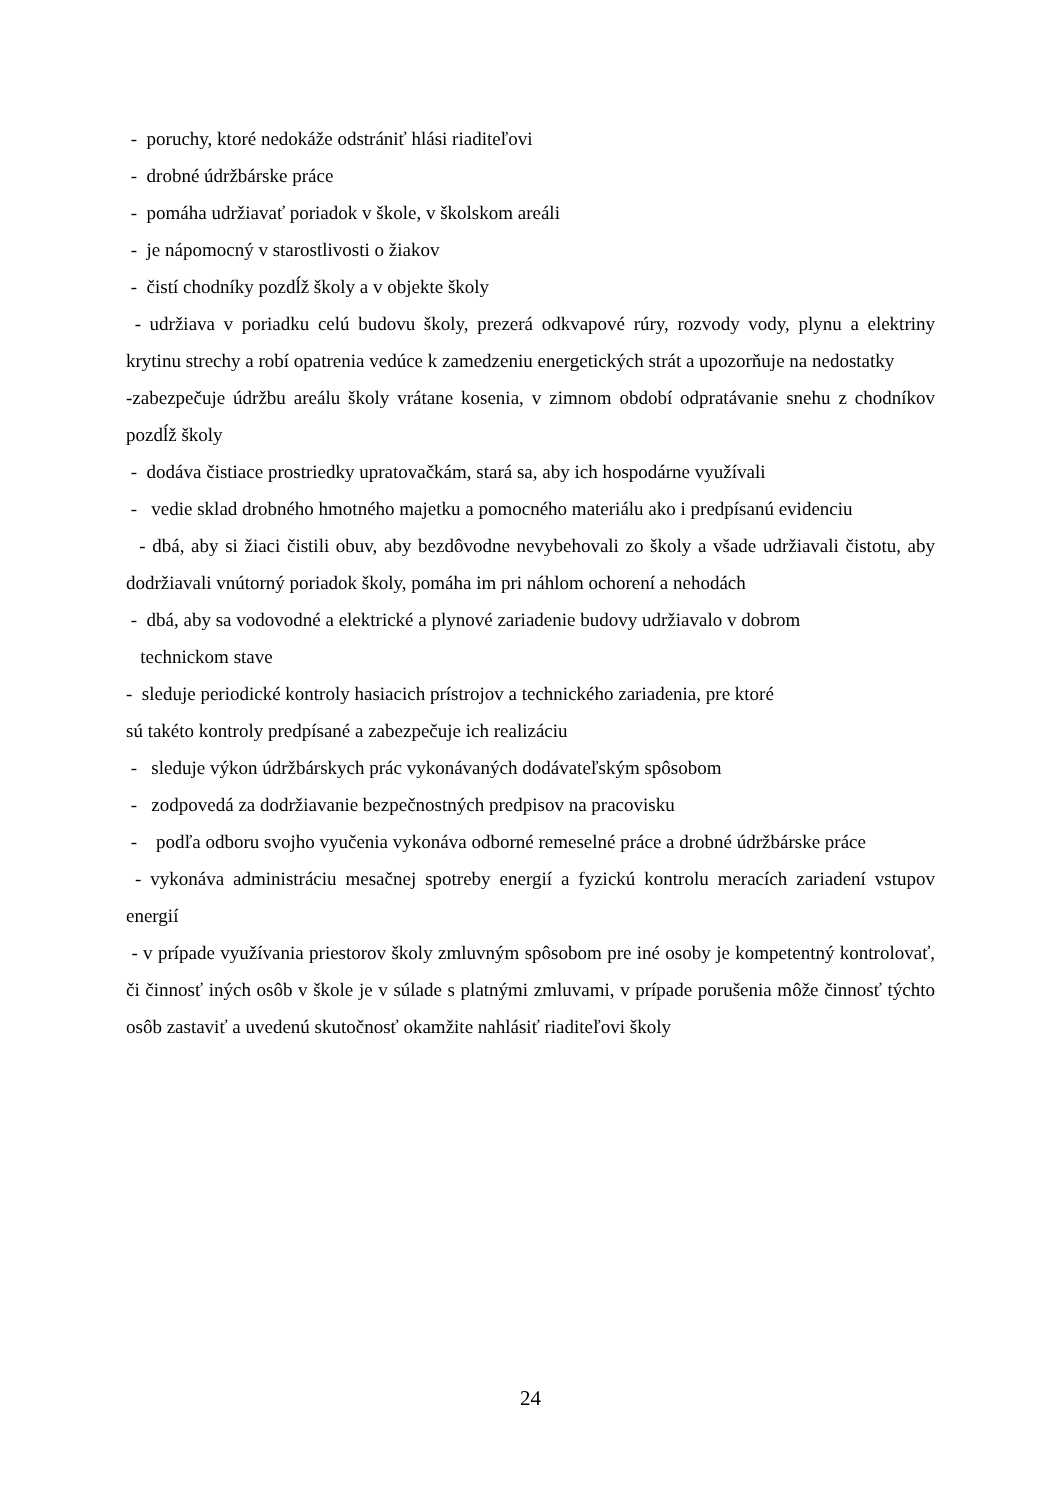- poruchy, ktoré nedokáže odstrániť hlási riaditeľovi
- drobné údržbárske práce
- pomáha udržiavať poriadok v škole, v školskom areáli
- je nápomocný v starostlivosti o žiakov
- čistí chodníky pozdĺž školy a v objekte školy
- udržiava v poriadku celú budovu školy, prezerá odkvapové rúry, rozvody vody, plynu a elektriny krytinu strechy a robí opatrenia vedúce k zamedzeniu energetických strát a upozorňuje na nedostatky
-zabezpečuje údržbu areálu školy vrátane kosenia, v zimnom období odpratávanie snehu z chodníkov pozdĺž školy
- dodáva čistiace prostriedky upratovačkám, stará sa, aby ich hospodárne využívali
- vedie sklad drobného hmotného majetku a pomocného materiálu ako i predpísanú evidenciu
- dbá, aby si žiaci čistili obuv, aby bezdôvodne nevybehovali zo školy a všade udržiavali čistotu, aby dodržiavali vnútorný poriadok školy, pomáha im pri náhlom ochorení a nehodách
- dbá, aby sa vodovodné a elektrické a plynové zariadenie budovy udržiavalo v dobrom
technickom stave
- sleduje periodické kontroly hasiacich prístrojov a technického zariadenia, pre ktoré
sú takéto kontroly predpísané a zabezpečuje ich realizáciu
- sleduje výkon údržbárskych prác vykonávaných dodávateľským spôsobom
- zodpovedá za dodržiavanie bezpečnostných predpisov na pracovisku
- podľa odboru svojho vyučenia vykonáva odborné remeselné práce a drobné údržbárske práce
- vykonáva administráciu mesačnej spotreby energií a fyzickú kontrolu meracích zariadení vstupov energií
- v prípade využívania priestorov školy zmluvným spôsobom pre iné osoby je kompetentný kontrolovať, či činnosť iných osôb v škole je v súlade s platnými zmluvami, v prípade porušenia môže činnosť týchto osôb zastaviť a uvedenú skutočnosť okamžite nahlásiť riaditeľovi školy
24